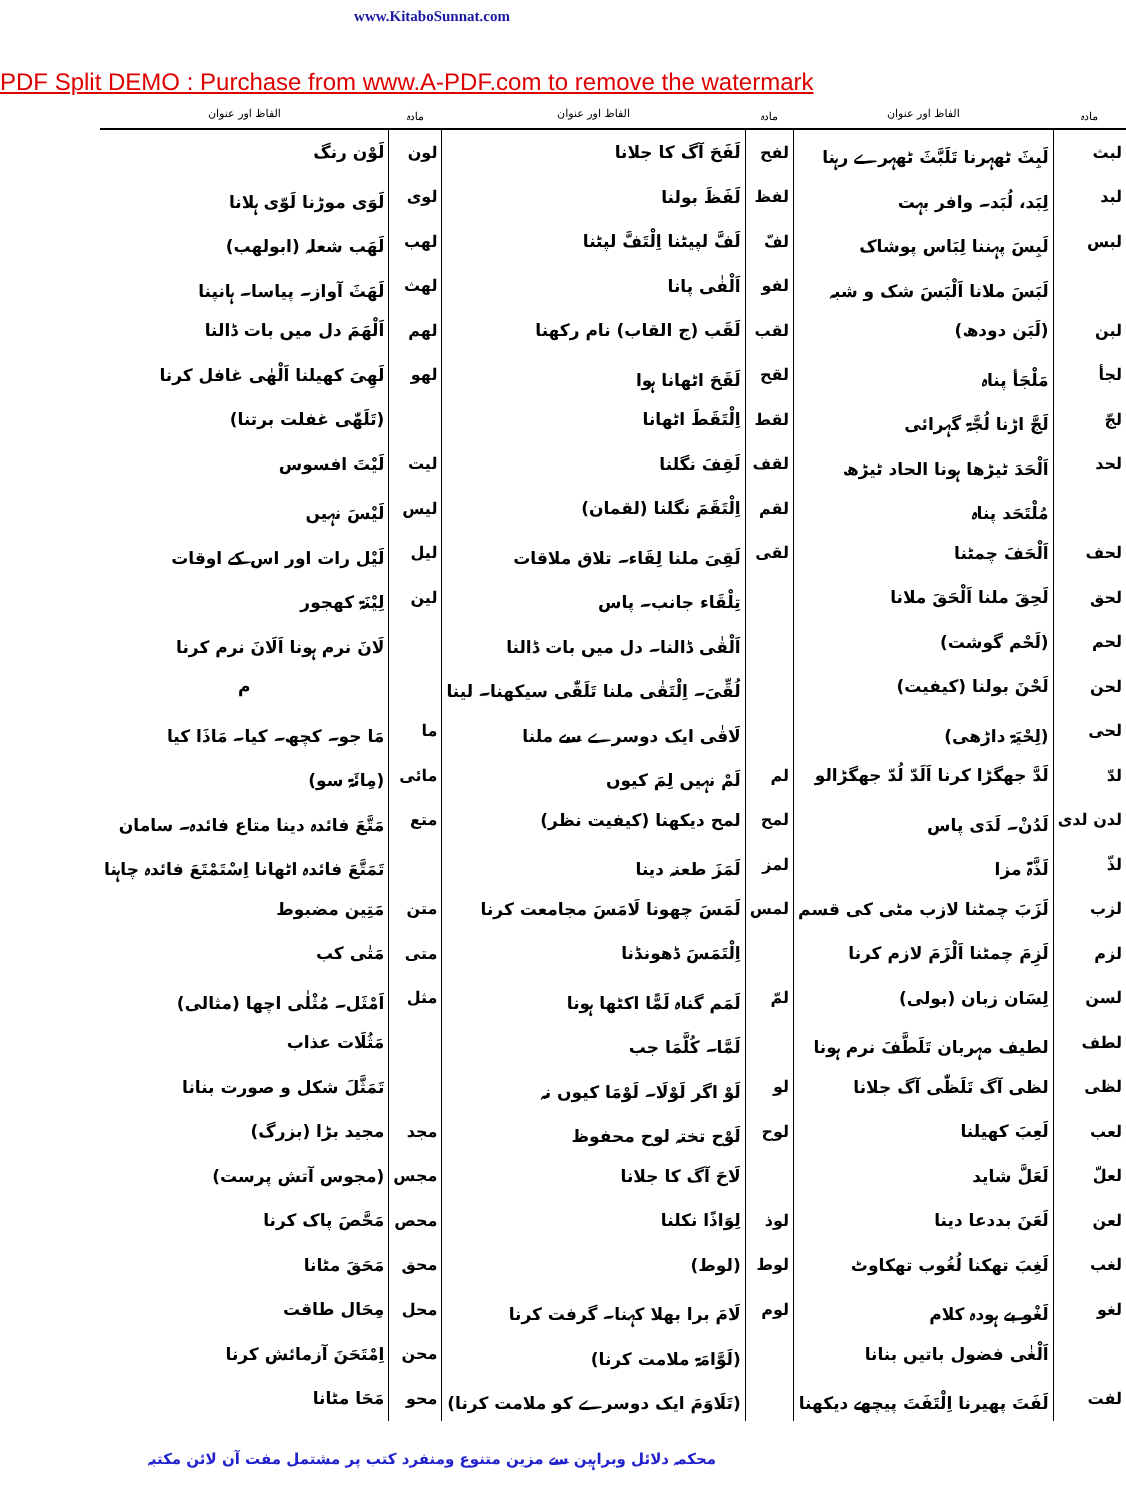www.KitaboSunnat.com
PDF Split DEMO : Purchase from www.A-PDF.com to remove the watermark
| مادہ | الفاظ اور عنوان | مادہ | الفاظ اور عنوان | مادہ | الفاظ اور عنوان |
| --- | --- | --- | --- | --- | --- |
| لبث | لَبِثَ ٹھہرنا تَلَبَّثَ ٹھہرے رہنا | لفح | لَفَحَ آگ کا جلانا | لون | لَوْن رنگ |
| لبد | لِبَد، لُبَد۔ وافر بہت | لفظ | لَفَظَ بولنا | لوی | لَوَی موڑنا لَوّی ہلانا |
| لبس | لَبِسَ پہننا لِبَاس پوشاک | لفّ | لَفَّ لپیٹنا اِلْتَفَّ لپٹنا | لھب | لَھَب شعلہ (ابولھب) |
| | لَبَسَ ملانا اَلْبَسَ شک و شبہ | لفو | اَلْفٰی پانا | لھث | لَھَثَ آواز۔ پیاسا۔ ہانپنا |
| لبن | (لَبَن دودھ) | لقب | لَقَب (ج القاب) نام رکھنا | لھم | اَلْھَمَ دل میں بات ڈالنا |
| لجأ | مَلْجَأ پناہ | لقح | لَقَحَ اٹھانا ہوا | لھو | لَھِیَ کھیلنا اَلْھٰی غافل کرنا |
| لجّ | لَجَّ اڑنا لُجَّۃ گہرائی | لقط | اِلْتَقَطَ اٹھانا | | (تَلَھّٰی غفلت برتنا) |
| لحد | اَلْحَدَ ٹیڑھا ہونا الحاد ٹیڑھ | لقف | لَقِفَ نگلنا | لیت | لَیْتَ افسوس |
| | مُلْتَحَد پناہ | لقم | اِلْتَقَمَ نگلنا (لقمان) | لیس | لَیْسَ نہیں |
| لحف | اَلْحَفَ چمٹنا | لقی | لَقِیَ ملنا لِقَاء۔ تلاق ملاقات | لیل | لَیْل رات اور اس کے اوقات |
| لحق | لَحِقَ ملنا اَلْحَقَ ملانا | | تِلْقَاء جانب۔ پاس | لین | لِیْنَۃ کھجور |
| لحم | (لَحْم گوشت) | | اَلْقٰی ڈالنا۔ دل میں بات ڈالنا | | لَانَ نرم ہونا اَلَانَ نرم کرنا |
| لحن | لَحْنَ بولنا (کیفیت) | | لُقِّیَ۔ اِلْتَقٰی ملنا تَلَقّٰی سیکھنا۔ لینا | | م |
| لحی | (لِحْیَۃ داڑھی) | | لَاقٰی ایک دوسرے سے ملنا | ما | مَا جو۔ کچھ۔ کیا۔ مَاذَا کیا |
| لدّ | لَدَّ جھگڑا کرنا اَلَدّ لُدّ جھگڑالو | لم | لَمْ نہیں لِمَ کیوں | مائی | (مِائَۃ سو) |
| لدن لدی | لَدُنْ۔ لَدَی پاس | لمح | لمح دیکھنا (کیفیت نظر) | متع | مَتَّعَ فائدہ دینا متاع فائدہ۔ سامان |
| لذّ | لَذَّۃ مزا | لمز | لَمَزَ طعنہ دینا | | تَمَتَّعَ فائدہ اٹھانا اِسْتَمْتَعَ فائدہ چاہنا |
| لزب | لَزَبَ چمٹنا لازب مٹی کی قسم | لمس | لَمَسَ چھونا لَامَسَ مجامعت کرنا | متن | مَتِین مضبوط |
| لزم | لَزِمَ چمٹنا اَلْزَمَ لازم کرنا | | اِلْتَمَسَ ڈھونڈنا | متی | مَتٰی کب |
| لسن | لِسَان زبان (بولی) | لمّ | لَمَم گناہ لَمًّا اکٹھا ہونا | مثل | اَمْثَل۔ مُثْلٰی اچھا (مثالی) |
| لطف | لطیف مہربان تَلَطَّفَ نرم ہونا | | لَمَّا۔ کُلَّمَا جب | | مَثُلَات عذاب |
| لظی | لظی آگ تَلَظّٰی آگ جلانا | لو | لَوْ اگر لَوْلَا۔ لَوْمَا کیوں نہ | | تَمَثَّلَ شکل و صورت بنانا |
| لعب | لَعِبَ کھیلنا | لوح | لَوْح تختہ لوح محفوظ | مجد | مجید بڑا (بزرگ) |
| لعلّ | لَعَلَّ شاید | | لَاحَ آگ کا جلانا | مجس | (مجوس آتش پرست) |
| لعن | لَعَنَ بددعا دینا | لوذ | لِوَاذًا نکلنا | محص | مَحَّصَ پاک کرنا |
| لغب | لَغِبَ تھکنا لُغُوب تھکاوٹ | لوط | (لوط) | محق | مَحَقَ مٹانا |
| لغو | لَغْو بے ہودہ کلام | لوم | لَامَ برا بھلا کہنا۔ گرفت کرنا | محل | مِحَال طاقت |
| | اَلْغٰی فضول باتیں بنانا | | (لَوَّامَۃ ملامت کرنا) | محن | اِمْتَحَنَ آزمائش کرنا |
| لفت | لَفَتَ پھیرنا اِلْتَفَتَ پیچھے دیکھنا | | (تَلَاوَمَ ایک دوسرے کو ملامت کرنا) | محو | مَحَا مٹانا |
محکمہ دلائل وبراہین سے مزین متنوع ومنفرد کتب پر مشتمل مفت آن لائن مکتبہ